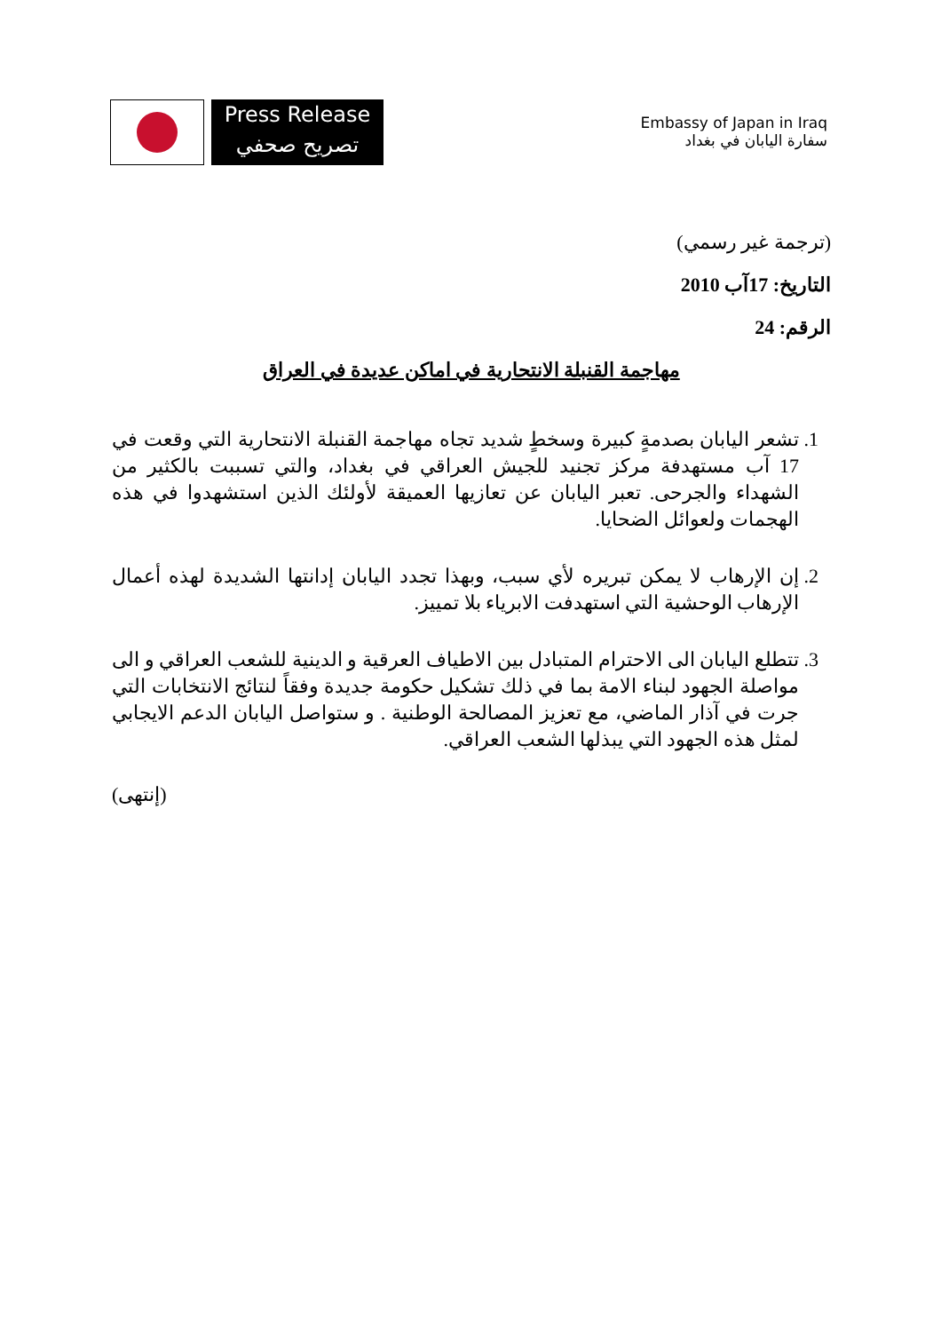Press Release
تصريح صحفي
Embassy of Japan in Iraq
سفارة اليابان في بغداد
(ترجمة غير رسمي)
التاريخ: 17آب 2010
الرقم: 24
مهاجمة القنبلة الانتحارية في اماكن عديدة في العراق
1. تشعر اليابان بصدمةٍ كبيرة وسخطٍ شديد تجاه مهاجمة القنبلة الانتحارية التي وقعت في 17 آب مستهدفة مركز تجنيد للجيش العراقي في بغداد، والتي تسببت بالكثير من الشهداء والجرحى. تعبر اليابان عن تعازيها العميقة لأولئك الذين استشهدوا في هذه الهجمات ولعوائل الضحايا.
2. إن الإرهاب لا يمكن تبريره لأي سبب، وبهذا تجدد اليابان إدانتها الشديدة لهذه أعمال الإرهاب الوحشية التي استهدفت الابرياء بلا تمييز.
3. تتطلع اليابان الى الاحترام المتبادل بين الاطياف العرقية و الدينية للشعب العراقي و الى مواصلة الجهود لبناء الامة بما في ذلك تشكيل حكومة جديدة وفقاً لنتائج الانتخابات التي جرت في آذار الماضي، مع تعزيز المصالحة الوطنية . و ستواصل اليابان الدعم الايجابي لمثل هذه الجهود التي يبذلها الشعب العراقي.
(إنتهى)